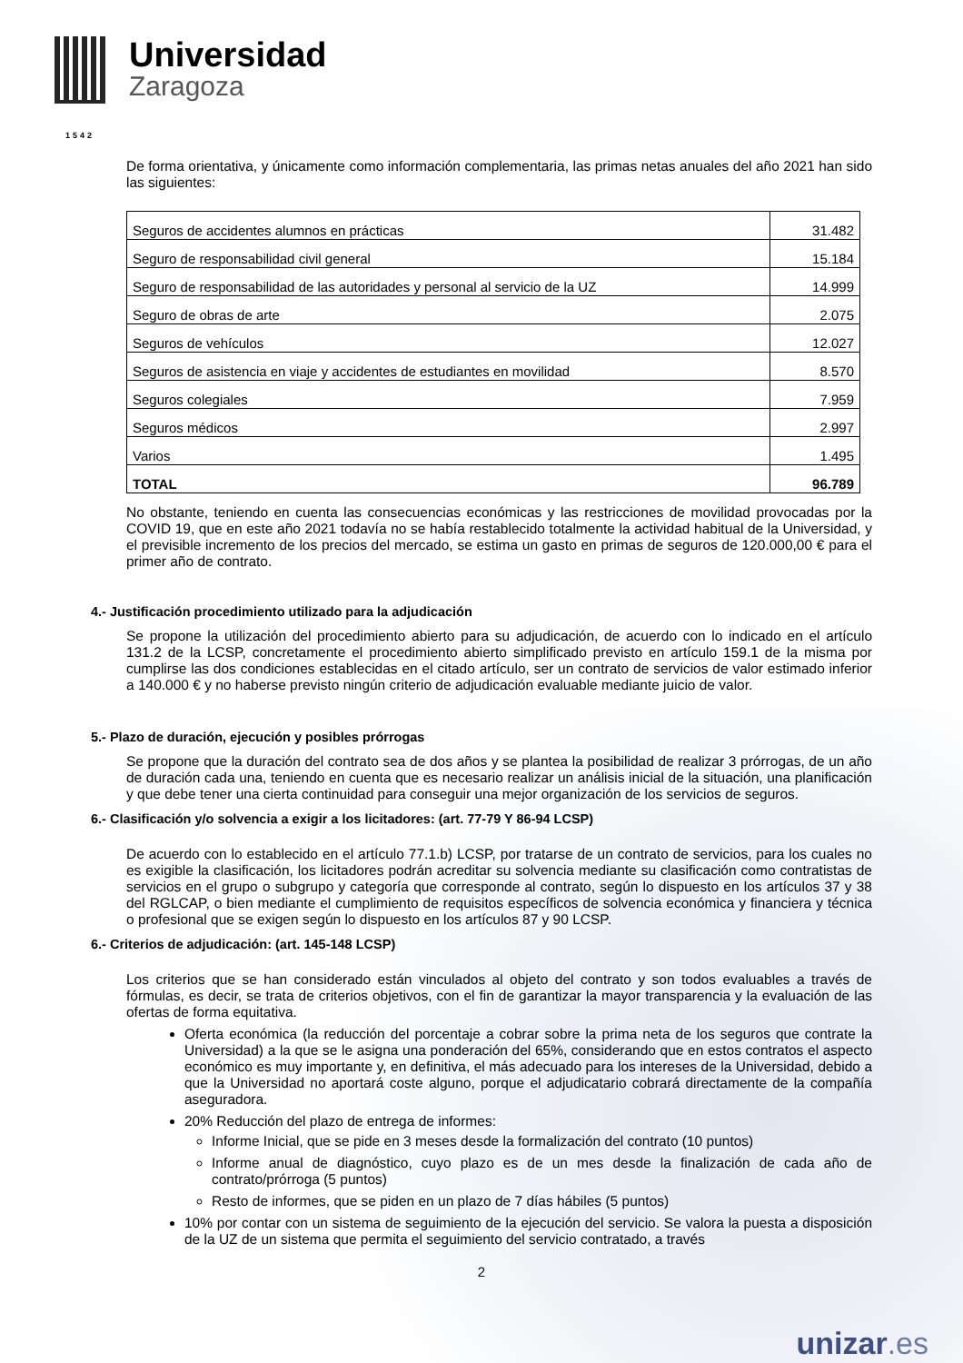Universidad
Zaragoza
1542
De forma orientativa, y únicamente como información complementaria, las primas netas anuales del año 2021 han sido las siguientes:
| Seguros de accidentes alumnos en prácticas | 31.482 |
| Seguro de responsabilidad civil general | 15.184 |
| Seguro de responsabilidad de las autoridades y personal al servicio de la UZ | 14.999 |
| Seguro de obras de arte | 2.075 |
| Seguros de vehículos | 12.027 |
| Seguros de asistencia en viaje y accidentes de estudiantes en movilidad | 8.570 |
| Seguros colegiales | 7.959 |
| Seguros médicos | 2.997 |
| Varios | 1.495 |
| TOTAL | 96.789 |
No obstante, teniendo en cuenta las consecuencias económicas y las restricciones de movilidad provocadas por la COVID 19, que en este año 2021 todavía no se había restablecido totalmente la actividad habitual de la Universidad, y el previsible incremento de los precios del mercado, se estima un gasto en primas de seguros de 120.000,00 € para el primer año de contrato.
4.- Justificación procedimiento utilizado para la adjudicación
Se propone la utilización del procedimiento abierto para su adjudicación, de acuerdo con lo indicado en el artículo 131.2 de la LCSP, concretamente el procedimiento abierto simplificado previsto en artículo 159.1 de la misma por cumplirse las dos condiciones establecidas en el citado artículo, ser un contrato de servicios de valor estimado inferior a 140.000 € y no haberse previsto ningún criterio de adjudicación evaluable mediante juicio de valor.
5.- Plazo de duración, ejecución y posibles prórrogas
Se propone que la duración del contrato sea de dos años y se plantea la posibilidad de realizar 3 prórrogas, de un año de duración cada una, teniendo en cuenta que es necesario realizar un análisis inicial de la situación, una planificación y que debe tener una cierta continuidad para conseguir una mejor organización de los servicios de seguros.
6.- Clasificación y/o solvencia a exigir a los licitadores: (art. 77-79 Y 86-94 LCSP)
De acuerdo con lo establecido en el artículo 77.1.b) LCSP, por tratarse de un contrato de servicios, para los cuales no es exigible la clasificación, los licitadores podrán acreditar su solvencia mediante su clasificación como contratistas de servicios en el grupo o subgrupo y categoría que corresponde al contrato, según lo dispuesto en los artículos 37 y 38 del RGLCAP, o bien mediante el cumplimiento de requisitos específicos de solvencia económica y financiera y técnica o profesional que se exigen según lo dispuesto en los artículos 87 y 90 LCSP.
6.- Criterios de adjudicación: (art. 145-148 LCSP)
Los criterios que se han considerado están vinculados al objeto del contrato y son todos evaluables a través de fórmulas, es decir, se trata de criterios objetivos, con el fin de garantizar la mayor transparencia y la evaluación de las ofertas de forma equitativa.
Oferta económica (la reducción del porcentaje a cobrar sobre la prima neta de los seguros que contrate la Universidad) a la que se le asigna una ponderación del 65%, considerando que en estos contratos el aspecto económico es muy importante y, en definitiva, el más adecuado para los intereses de la Universidad, debido a que la Universidad no aportará coste alguno, porque el adjudicatario cobrará directamente de la compañía aseguradora.
20% Reducción del plazo de entrega de informes:
Informe Inicial, que se pide en 3 meses desde la formalización del contrato (10 puntos)
Informe anual de diagnóstico, cuyo plazo es de un mes desde la finalización de cada año de contrato/prórroga (5 puntos)
Resto de informes, que se piden en un plazo de 7 días hábiles (5 puntos)
10% por contar con un sistema de seguimiento de la ejecución del servicio. Se valora la puesta a disposición de la UZ de un sistema que permita el seguimiento del servicio contratado, a través
2
unizar.es